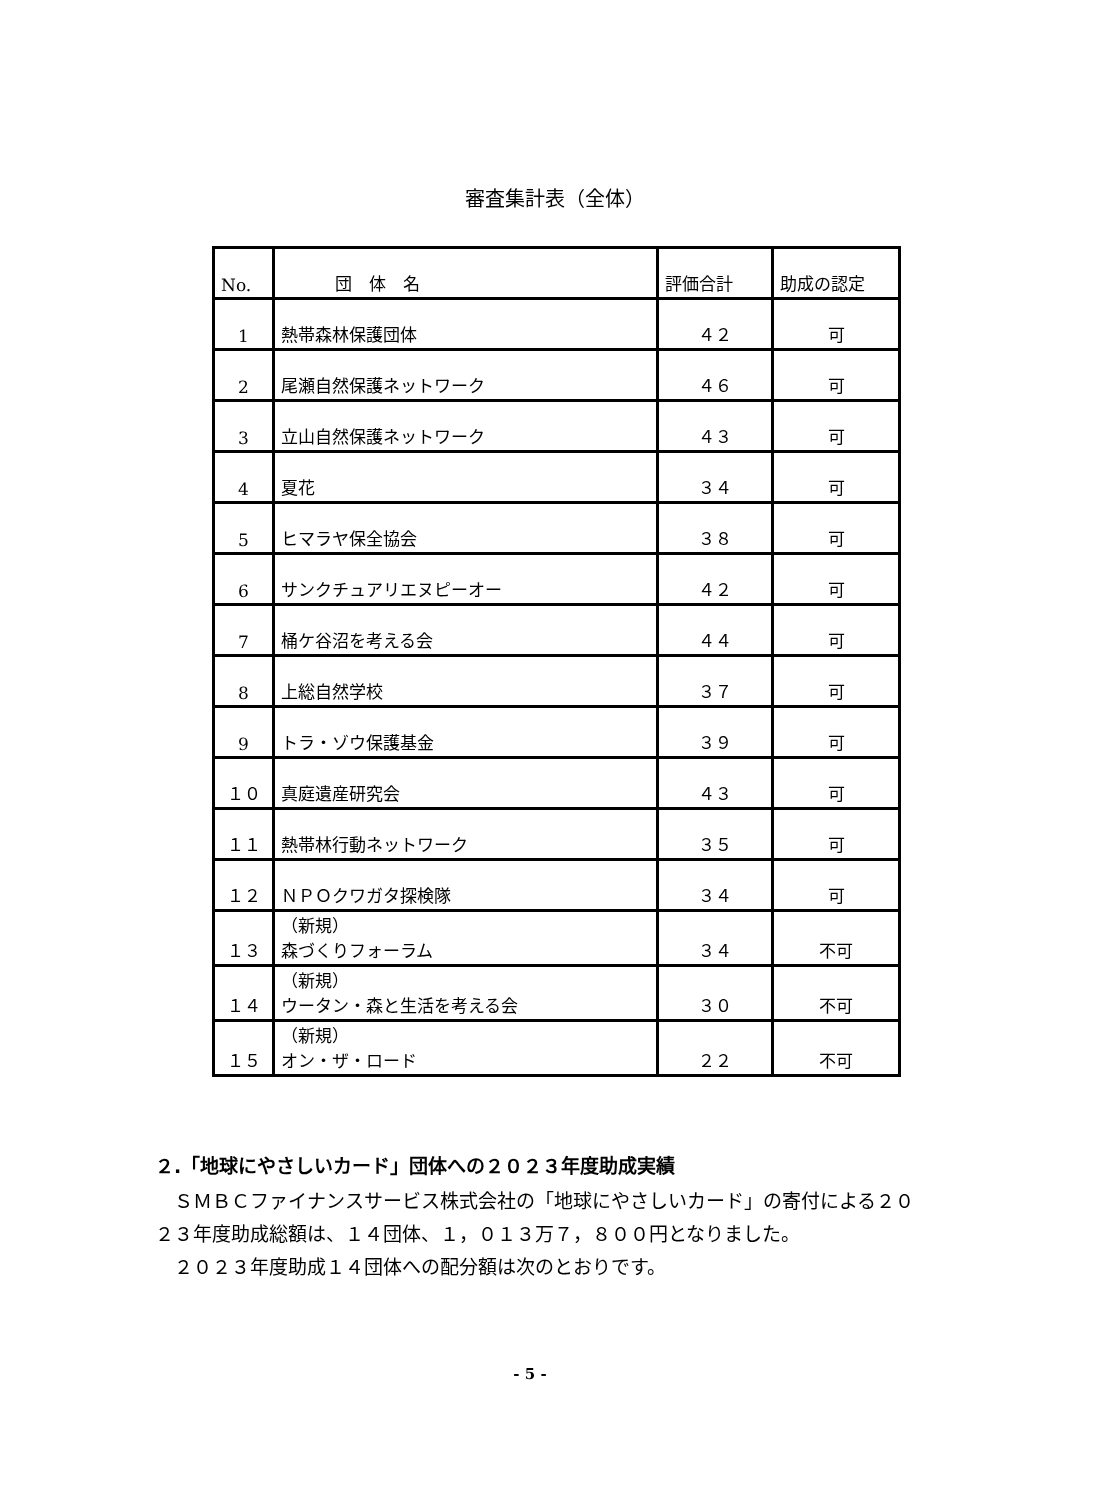審査集計表（全体）
| No. | 団 体 名 | 評価合計 | 助成の認定 |
| --- | --- | --- | --- |
| 1 | 熱帯森林保護団体 | ４２ | 可 |
| 2 | 尾瀬自然保護ネットワーク | ４６ | 可 |
| 3 | 立山自然保護ネットワーク | ４３ | 可 |
| 4 | 夏花 | ３４ | 可 |
| 5 | ヒマラヤ保全協会 | ３８ | 可 |
| 6 | サンクチュアリエヌピーオー | ４２ | 可 |
| 7 | 桶ケ谷沼を考える会 | ４４ | 可 |
| 8 | 上総自然学校 | ３７ | 可 |
| 9 | トラ・ゾウ保護基金 | ３９ | 可 |
| １０ | 真庭遺産研究会 | ４３ | 可 |
| １１ | 熱帯林行動ネットワーク | ３５ | 可 |
| １２ | ＮＰＯクワガタ探検隊 | ３４ | 可 |
| １３ | （新規） 森づくりフォーラム | ３４ | 不可 |
| １４ | （新規） ウータン・森と生活を考える会 | ３０ | 不可 |
| １５ | （新規） オン・ザ・ロード | ２２ | 不可 |
２.「地球にやさしいカード」団体への２０２３年度助成実績
ＳＭＢＣファイナンスサービス株式会社の「地球にやさしいカード」の寄付による２０２３年度助成総額は、１４団体、１，０１３万７，８００円となりました。
２０２３年度助成１４団体への配分額は次のとおりです。
- 5 -